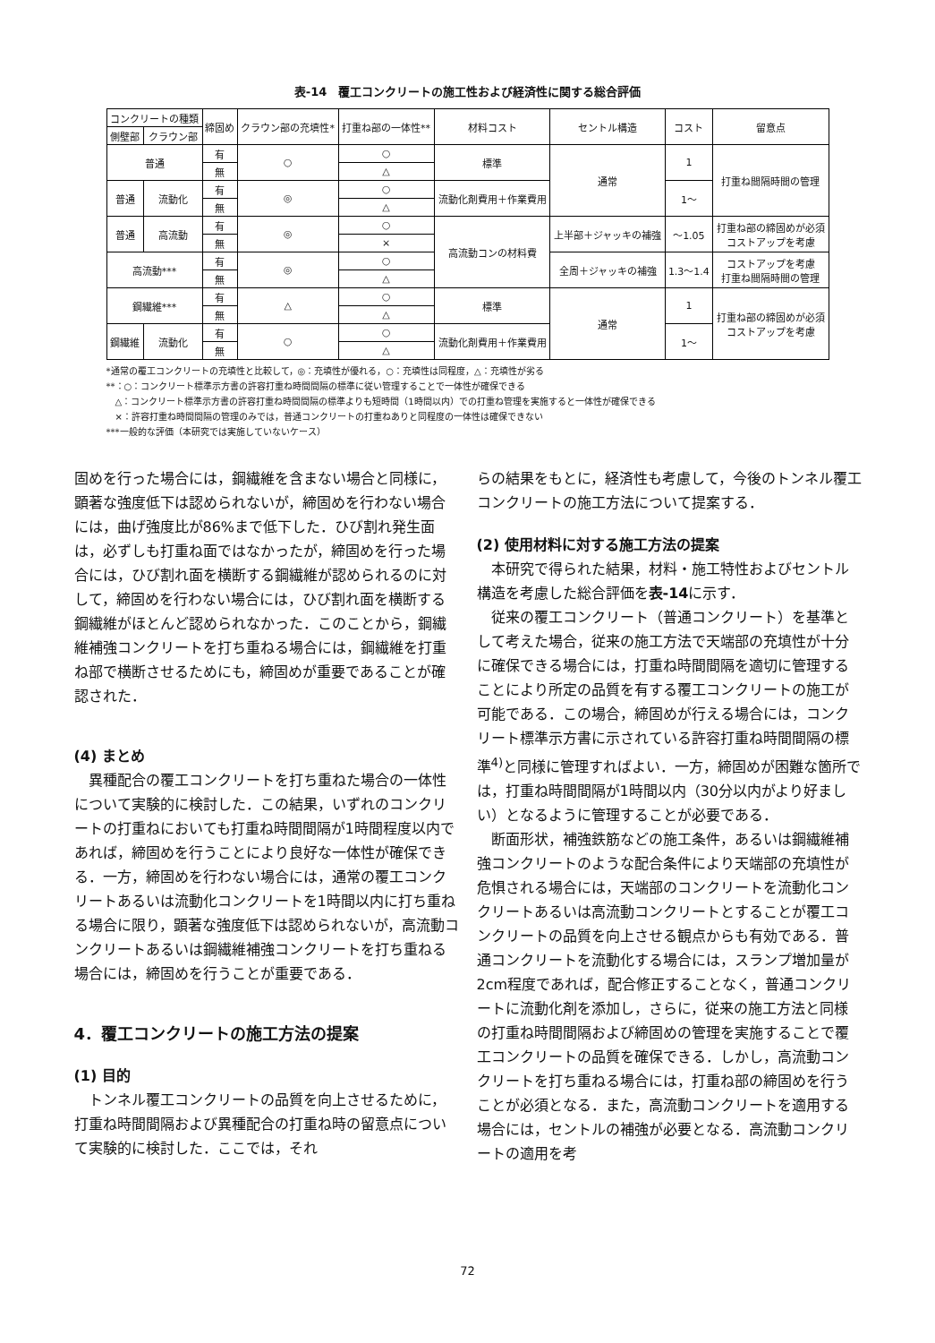表-14　覆工コンクリートの施工性および経済性に関する総合評価
| コンクリートの種類 | | 締固め | クラウン部の充填性* | 打重ね部の一体性** | 材料コスト | セントル構造 | コスト | 留意点 |
| --- | --- | --- | --- | --- | --- | --- | --- | --- |
| 側壁部 | クラウン部 | | | | | | | |
| 普通 | | 有 | ○ | ○ | 標準 | 通常 | 1 | 打重ね間隔時間の管理 |
| | | 無 | | △ | | | | |
| 普通 | 流動化 | 有 | ◎ | ○ | 流動化剤費用＋作業費用 | | 1〜 | |
| | | 無 | | △ | | | | |
| 普通 | 高流動 | 有 | ◎ | ○ | 高流動コンの材料費 | 上半部＋ジャッキの補強 | 〜1.05 | 打重ね部の締固めが必須 コストアップを考慮 |
| | | 無 | | × | | | | |
| 高流動*** | | 有 | ◎ | ○ | | 全周＋ジャッキの補強 | 1.3〜1.4 | コストアップを考慮 打重ね間隔時間の管理 |
| | | 無 | | △ | | | | |
| 鋼繊維*** | | 有 | △ | ○ | 標準 | 通常 | 1 | 打重ね部の締固めが必須 コストアップを考慮 |
| | | 無 | | △ | | | | |
| 鋼繊維 | 流動化 | 有 | ○ | ○ | 流動化剤費用＋作業費用 | | 1〜 | |
| | | 無 | | △ | | | | |
*通常の覆工コンクリートの充填性と比較して，◎：充填性が優れる，○：充填性は同程度，△：充填性が劣る
**：○：コンクリート標準示方書の許容打重ね時間間隔の標準に従い管理することで一体性が確保できる
　△：コンクリート標準示方書の許容打重ね時間間隔の標準よりも短時間（1時間以内）での打重ね管理を実施すると一体性が確保できる
　×：許容打重ね時間間隔の管理のみでは，普通コンクリートの打重ねありと同程度の一体性は確保できない
***一般的な評価（本研究では実施していないケース）
固めを行った場合には，鋼繊維を含まない場合と同様に，顕著な強度低下は認められないが，締固めを行わない場合には，曲げ強度比が86%まで低下した．ひび割れ発生面は，必ずしも打重ね面ではなかったが，締固めを行った場合には，ひび割れ面を横断する鋼繊維が認められるのに対して，締固めを行わない場合には，ひび割れ面を横断する鋼繊維がほとんど認められなかった．このことから，鋼繊維補強コンクリートを打ち重ねる場合には，鋼繊維を打重ね部で横断させるためにも，締固めが重要であることが確認された．
(4) まとめ
異種配合の覆工コンクリートを打ち重ねた場合の一体性について実験的に検討した．この結果，いずれのコンクリートの打重ねにおいても打重ね時間間隔が1時間程度以内であれば，締固めを行うことにより良好な一体性が確保できる．一方，締固めを行わない場合には，通常の覆工コンクリートあるいは流動化コンクリートを1時間以内に打ち重ねる場合に限り，顕著な強度低下は認められないが，高流動コンクリートあるいは鋼繊維補強コンクリートを打ち重ねる場合には，締固めを行うことが重要である．
4．覆工コンクリートの施工方法の提案
(1) 目的
トンネル覆工コンクリートの品質を向上させるために，打重ね時間間隔および異種配合の打重ね時の留意点について実験的に検討した．ここでは，それ
らの結果をもとに，経済性も考慮して，今後のトンネル覆工コンクリートの施工方法について提案する．
(2) 使用材料に対する施工方法の提案
本研究で得られた結果，材料・施工特性およびセントル構造を考慮した総合評価を表-14に示す．
従来の覆工コンクリート（普通コンクリート）を基準として考えた場合，従来の施工方法で天端部の充填性が十分に確保できる場合には，打重ね時間間隔を適切に管理することにより所定の品質を有する覆工コンクリートの施工が可能である．この場合，締固めが行える場合には，コンクリート標準示方書に示されている許容打重ね時間間隔の標準<sup>4)</sup>と同様に管理すればよい．一方，締固めが困難な箇所では，打重ね時間間隔が1時間以内（30分以内がより好ましい）となるように管理することが必要である．
断面形状，補強鉄筋などの施工条件，あるいは鋼繊維補強コンクリートのような配合条件により天端部の充填性が危惧される場合には，天端部のコンクリートを流動化コンクリートあるいは高流動コンクリートとすることが覆工コンクリートの品質を向上させる観点からも有効である．普通コンクリートを流動化する場合には，スランプ増加量が2cm程度であれば，配合修正することなく，普通コンクリートに流動化剤を添加し，さらに，従来の施工方法と同様の打重ね時間間隔および締固めの管理を実施することで覆工コンクリートの品質を確保できる．しかし，高流動コンクリートを打ち重ねる場合には，打重ね部の締固めを行うことが必須となる．また，高流動コンクリートを適用する場合には，セントルの補強が必要となる．高流動コンクリートの適用を考
72